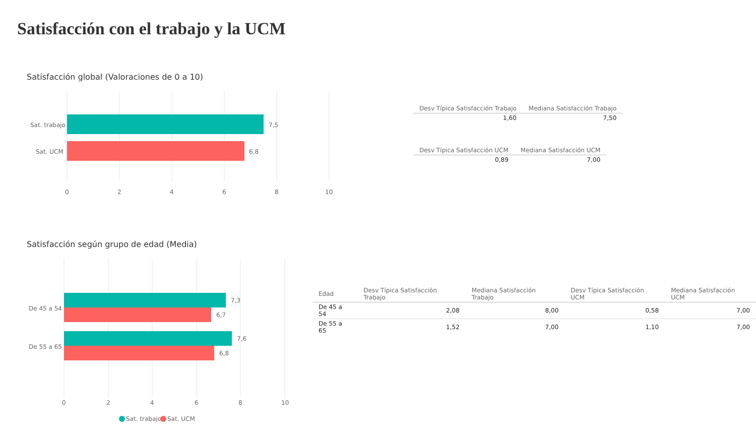Satisfacción con el trabajo y la UCM
Satisfacción global (Valoraciones de 0 a 10)
Sat. trabajo
Sat. UCM
7,5
6,8
0
2
4
6
8
10
| Desv Típica Satisfacción Trabajo | Mediana Satisfacción Trabajo |
| --- | --- |
| 1,60 | 7,50 |
| Desv Típica Satisfacción UCM | Mediana Satisfacción UCM |
| --- | --- |
| 0,89 | 7,00 |
Satisfacción según grupo de edad (Media)
De 45 a 54
De 55 a 65
7,3
6,7
7,6
6,8
0
2
4
6
8
10
Sat. trabajo
Sat. UCM
| Edad | Desv Típica Satisfacción Trabajo | Mediana Satisfacción Trabajo | Desv Típica Satisfacción UCM | Mediana Satisfacción UCM |
| --- | --- | --- | --- | --- |
| De 45 a 54 | 2,08 | 8,00 | 0,58 | 7,00 |
| De 55 a 65 | 1,52 | 7,00 | 1,10 | 7,00 |